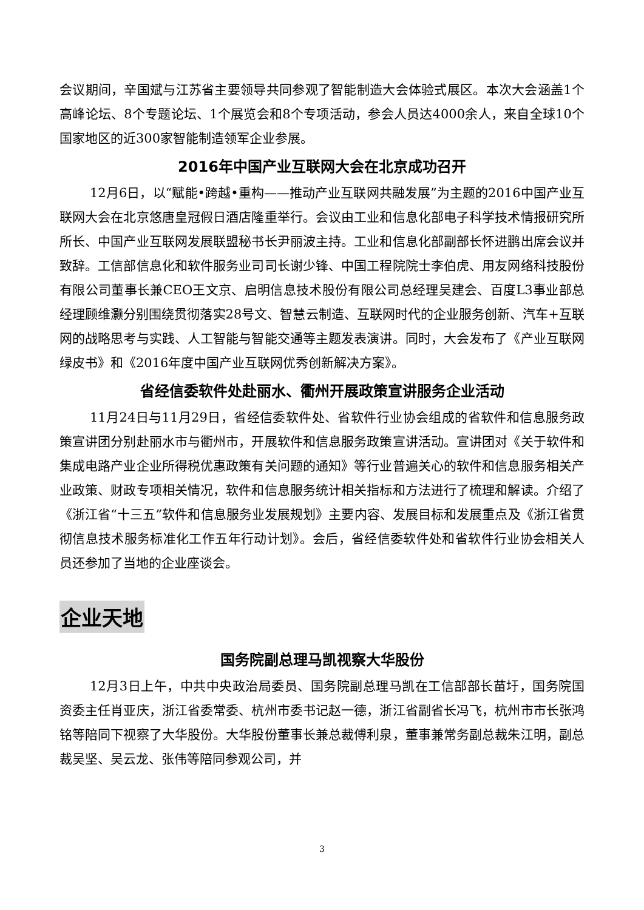会议期间，辛国斌与江苏省主要领导共同参观了智能制造大会体验式展区。本次大会涵盖1个高峰论坛、8个专题论坛、1个展览会和8个专项活动，参会人员达4000余人，来自全球10个国家地区的近300家智能制造领军企业参展。
2016年中国产业互联网大会在北京成功召开
12月6日，以“赋能•跨越•重构——推动产业互联网共融发展”为主题的2016中国产业互联网大会在北京悠唐皇冠假日酒店隆重举行。会议由工业和信息化部电子科学技术情报研究所所长、中国产业互联网发展联盟秘书长尹丽波主持。工业和信息化部副部长怀进鹏出席会议并致辞。工信部信息化和软件服务业司司长谢少锋、中国工程院院士李伯虎、用友网络科技股份有限公司董事长兼CEO王文京、启明信息技术股份有限公司总经理吴建会、百度L3事业部总经理顾维灏分别围绕贯彻落实28号文、智慧云制造、互联网时代的企业服务创新、汽车+互联网的战略思考与实践、人工智能与智能交通等主题发表演讲。同时，大会发布了《产业互联网绿皮书》和《2016年度中国产业互联网优秀创新解决方案》。
省经信委软件处赴丽水、衢州开展政策宣讲服务企业活动
11月24日与11月29日，省经信委软件处、省软件行业协会组成的省软件和信息服务政策宣讲团分别赴丽水市与衢州市，开展软件和信息服务政策宣讲活动。宣讲团对《关于软件和集成电路产业企业所得税优惠政策有关问题的通知》等行业普遍关心的软件和信息服务相关产业政策、财政专项相关情况，软件和信息服务统计相关指标和方法进行了梳理和解读。介绍了《浙江省“十三五”软件和信息服务业发展规划》主要内容、发展目标和发展重点及《浙江省贯彻信息技术服务标准化工作五年行动计划》。会后，省经信委软件处和省软件行业协会相关人员还参加了当地的企业座谈会。
企业天地
国务院副总理马凯视察大华股份
12月3日上午，中共中央政治局委员、国务院副总理马凯在工信部部长苗圩，国务院国资委主任肖亚庆，浙江省委常委、杭州市委书记赵一德，浙江省副省长冯飞，杭州市市长张鸿铭等陪同下视察了大华股份。大华股份董事长兼总裁傅利泉，董事兼常务副总裁朱江明，副总裁吴坚、吴云龙、张伟等陪同参观公司，并
3